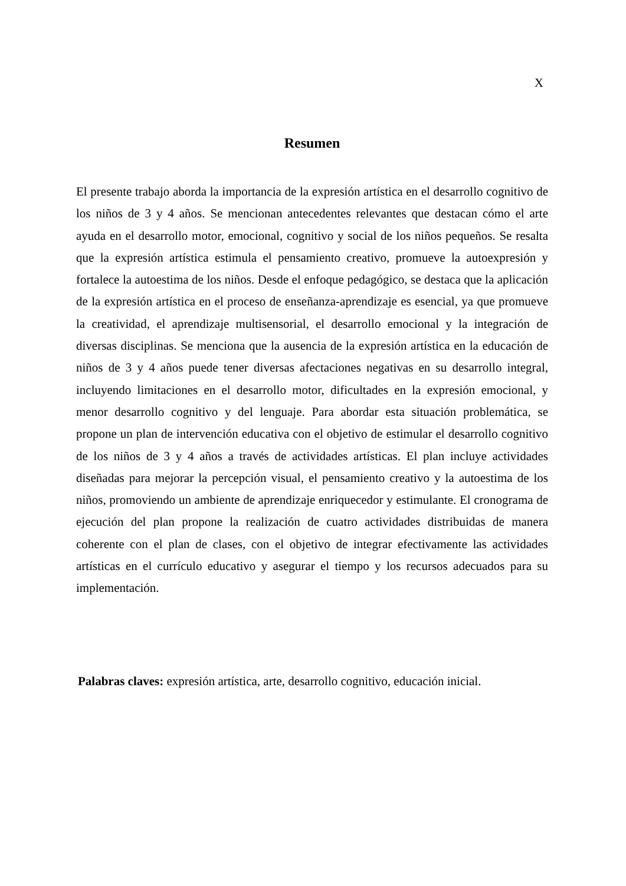X
Resumen
El presente trabajo aborda la importancia de la expresión artística en el desarrollo cognitivo de los niños de 3 y 4 años. Se mencionan antecedentes relevantes que destacan cómo el arte ayuda en el desarrollo motor, emocional, cognitivo y social de los niños pequeños. Se resalta que la expresión artística estimula el pensamiento creativo, promueve la autoexpresión y fortalece la autoestima de los niños. Desde el enfoque pedagógico, se destaca que la aplicación de la expresión artística en el proceso de enseñanza-aprendizaje es esencial, ya que promueve la creatividad, el aprendizaje multisensorial, el desarrollo emocional y la integración de diversas disciplinas. Se menciona que la ausencia de la expresión artística en la educación de niños de 3 y 4 años puede tener diversas afectaciones negativas en su desarrollo integral, incluyendo limitaciones en el desarrollo motor, dificultades en la expresión emocional, y menor desarrollo cognitivo y del lenguaje. Para abordar esta situación problemática, se propone un plan de intervención educativa con el objetivo de estimular el desarrollo cognitivo de los niños de 3 y 4 años a través de actividades artísticas. El plan incluye actividades diseñadas para mejorar la percepción visual, el pensamiento creativo y la autoestima de los niños, promoviendo un ambiente de aprendizaje enriquecedor y estimulante. El cronograma de ejecución del plan propone la realización de cuatro actividades distribuidas de manera coherente con el plan de clases, con el objetivo de integrar efectivamente las actividades artísticas en el currículo educativo y asegurar el tiempo y los recursos adecuados para su implementación.
Palabras claves: expresión artística, arte, desarrollo cognitivo, educación inicial.